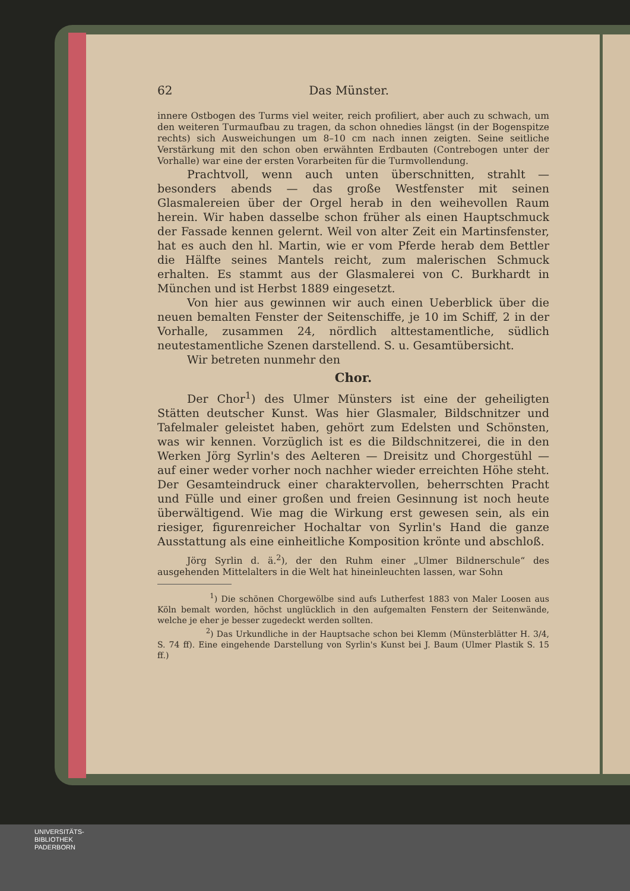62 Das Münster.
innere Ostbogen des Turms viel weiter, reich profiliert, aber auch zu schwach, um den weiteren Turmaufbau zu tragen, da schon ohnedies längst (in der Bogenspitze rechts) sich Ausweichungen um 8–10 cm nach innen zeigten. Seine seitliche Verstärkung mit den schon oben erwähnten Erdbauten (Contrebogen unter der Vorhalle) war eine der ersten Vorarbeiten für die Turmvollendung.
Prachtvoll, wenn auch unten überschnitten, strahlt — besonders abends — das große Westfenster mit seinen Glasmalereien über der Orgel herab in den weihevollen Raum herein. Wir haben dasselbe schon früher als einen Hauptschmuck der Fassade kennen gelernt. Weil von alter Zeit ein Martinsfenster, hat es auch den hl. Martin, wie er vom Pferde herab dem Bettler die Hälfte seines Mantels reicht, zum malerischen Schmuck erhalten. Es stammt aus der Glasmalerei von C. Burkhardt in München und ist Herbst 1889 eingesetzt.
Von hier aus gewinnen wir auch einen Ueberblick über die neuen bemalten Fenster der Seitenschiffe, je 10 im Schiff, 2 in der Vorhalle, zusammen 24, nördlich alttestamentliche, südlich neutestamentliche Szenen darstellend. S. u. Gesamtübersicht.
Wir betreten nunmehr den
Chor.
Der Chor<sup>1</sup>) des Ulmer Münsters ist eine der geheiligten Stätten deutscher Kunst. Was hier Glasmaler, Bildschnitzer und Tafelmaler geleistet haben, gehört zum Edelsten und Schönsten, was wir kennen. Vorzüglich ist es die Bildschnitzerei, die in den Werken Jörg Syrlin's des Aelteren — Dreisitz und Chorgestühl — auf einer weder vorher noch nachher wieder erreichten Höhe steht. Der Gesamteindruck einer charaktervollen, beherrschten Pracht und Fülle und einer großen und freien Gesinnung ist noch heute überwältigend. Wie mag die Wirkung erst gewesen sein, als ein riesiger, figurenreicher Hochaltar von Syrlin's Hand die ganze Ausstattung als eine einheitliche Komposition krönte und abschloß.
Jörg Syrlin d. ä.<sup>2</sup>), der den Ruhm einer „Ulmer Bildnerschule“ des ausgehenden Mittelalters in die Welt hat hineinleuchten lassen, war Sohn
<sup>1</sup>) Die schönen Chorgewölbe sind aufs Lutherfest 1883 von Maler Loosen aus Köln bemalt worden, höchst unglücklich in den aufgemalten Fenstern der Seitenwände, welche je eher je besser zugedeckt werden sollten.
<sup>2</sup>) Das Urkundliche in der Hauptsache schon bei Klemm (Münsterblätter H. 3/4, S. 74 ff). Eine eingehende Darstellung von Syrlin's Kunst bei J. Baum (Ulmer Plastik S. 15 ff.)
UNIVERSITÄTS-
BIBLIOTHEK
PADERBORN